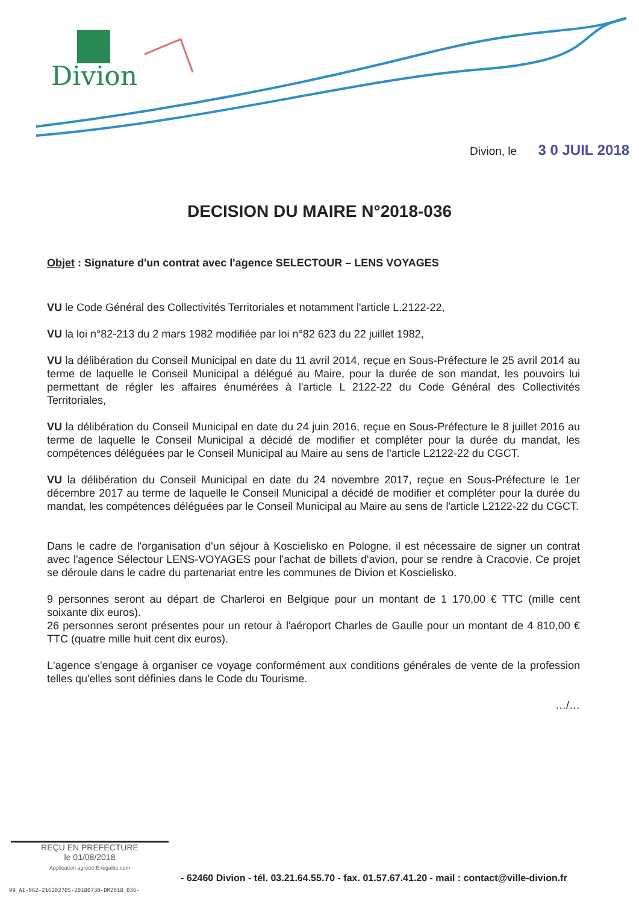Divion
Divion, le 3 0 JUIL 2018
DECISION DU MAIRE N°2018-036
Objet : Signature d'un contrat avec l'agence SELECTOUR – LENS VOYAGES
VU le Code Général des Collectivités Territoriales et notamment l'article L.2122-22,
VU la loi n°82-213 du 2 mars 1982 modifiée par loi n°82 623 du 22 juillet 1982,
VU la délibération du Conseil Municipal en date du 11 avril 2014, reçue en Sous-Préfecture le 25 avril 2014 au terme de laquelle le Conseil Municipal a délégué au Maire, pour la durée de son mandat, les pouvoirs lui permettant de régler les affaires énumérées à l'article L 2122-22 du Code Général des Collectivités Territoriales,
VU la délibération du Conseil Municipal en date du 24 juin 2016, reçue en Sous-Préfecture le 8 juillet 2016 au terme de laquelle le Conseil Municipal a décidé de modifier et compléter pour la durée du mandat, les compétences déléguées par le Conseil Municipal au Maire au sens de l'article L2122-22 du CGCT.
VU la délibération du Conseil Municipal en date du 24 novembre 2017, reçue en Sous-Préfecture le 1er décembre 2017 au terme de laquelle le Conseil Municipal a décidé de modifier et compléter pour la durée du mandat, les compétences déléguées par le Conseil Municipal au Maire au sens de l'article L2122-22 du CGCT.
Dans le cadre de l'organisation d'un séjour à Koscielisko en Pologne, il est nécessaire de signer un contrat avec l'agence Sélectour LENS-VOYAGES pour l'achat de billets d'avion, pour se rendre à Cracovie. Ce projet se déroule dans le cadre du partenariat entre les communes de Divion et Koscielisko.
9 personnes seront au départ de Charleroi en Belgique pour un montant de 1 170,00 € TTC (mille cent soixante dix euros).
26 personnes seront présentes pour un retour à l'aéroport Charles de Gaulle pour un montant de 4 810,00 € TTC (quatre mille huit cent dix euros).
L'agence s'engage à organiser ce voyage conformément aux conditions générales de vente de la profession telles qu'elles sont définies dans le Code du Tourisme.
…/…
REÇU EN PREFECTURE
le 01/08/2018
Application agréée E-legalite.com
- 62460 Divion - tél. 03.21.64.55.70 - fax. 01.57.67.41.20 - mail : contact@ville-divion.fr
99_AI-062-216202705-20180730-DM2018_036-